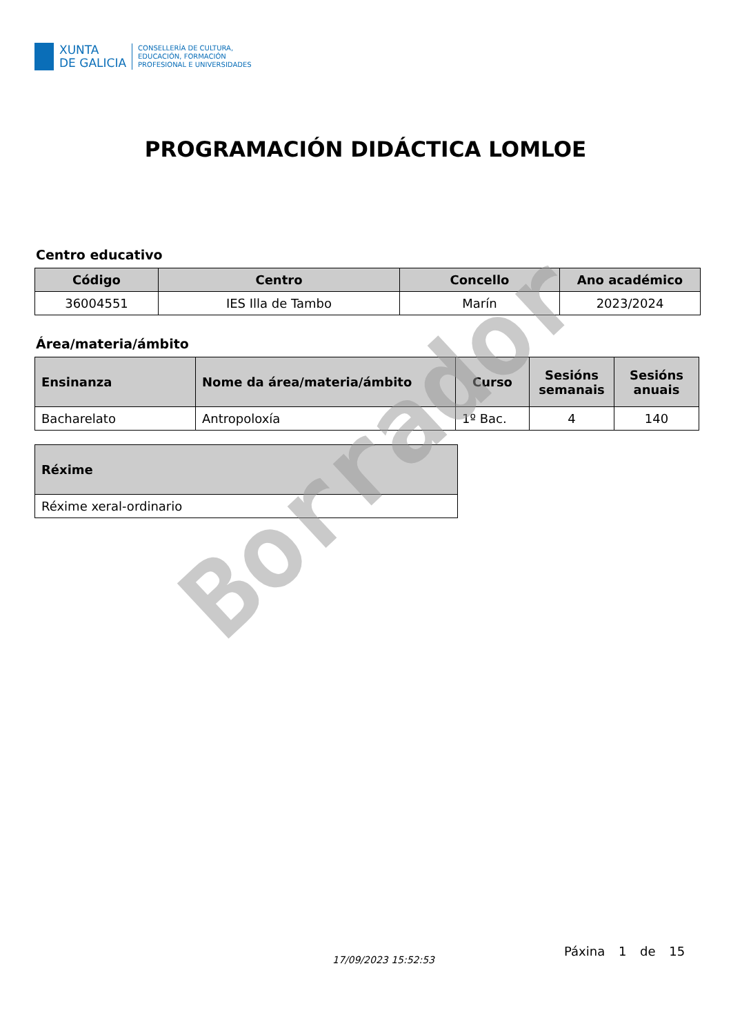XUNTA
DE GALICIA
CONSELLERÍA DE CULTURA,
EDUCACIÓN, FORMACIÓN
PROFESIONAL E UNIVERSIDADES
PROGRAMACIÓN DIDÁCTICA LOMLOE
Centro educativo
| Código | Centro | Concello | Ano académico |
| --- | --- | --- | --- |
| 36004551 | IES Illa de Tambo | Marín | 2023/2024 |
Área/materia/ámbito
| Ensinanza | Nome da área/materia/ámbito | Curso | Sesións semanais | Sesións anuais |
| --- | --- | --- | --- | --- |
| Bacharelato | Antropoloxía | 1º Bac. | 4 | 140 |
| Réxime |
| --- |
| Réxime xeral-ordinario |
Borrador
17/09/2023 15:52:53
Páxina 1 de 15